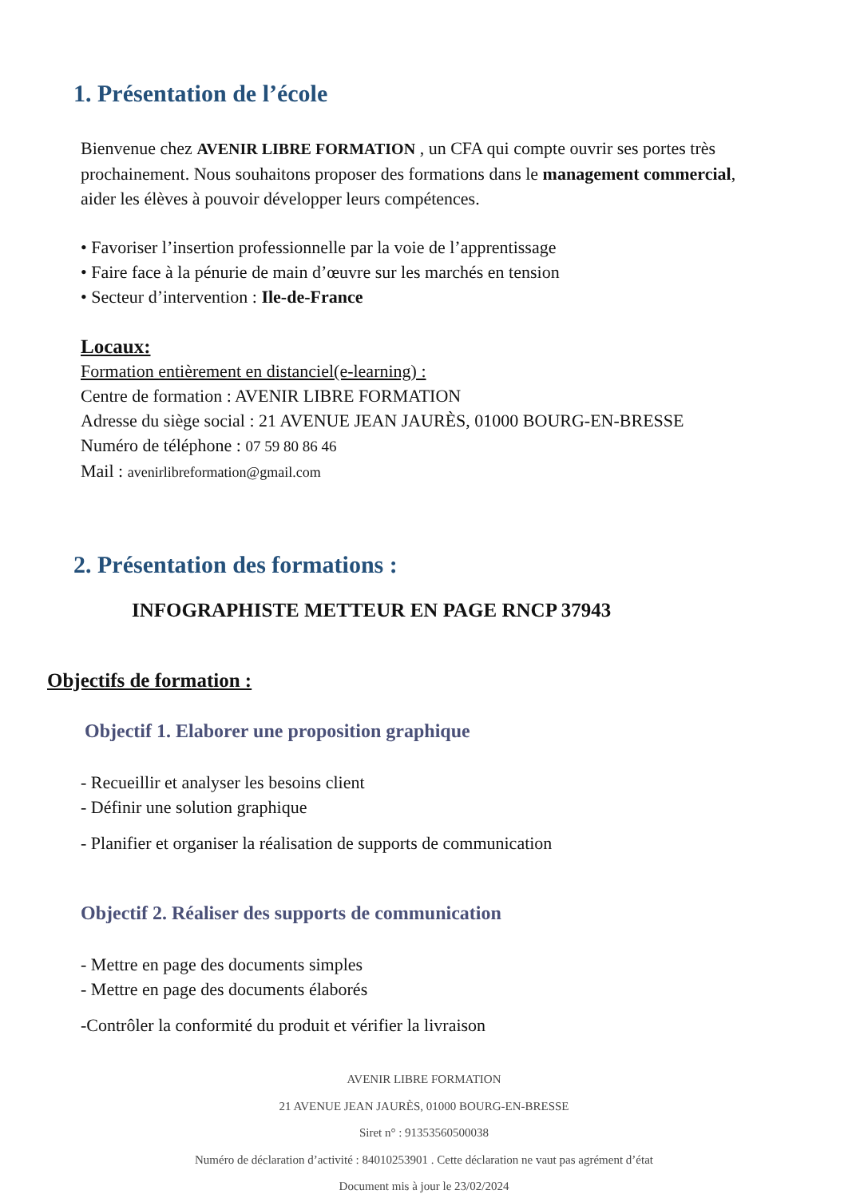1. Présentation de l’école
Bienvenue chez AVENIR LIBRE FORMATION , un CFA qui compte ouvrir ses portes très prochainement. Nous souhaitons proposer des formations dans le management commercial, aider les élèves à pouvoir développer leurs compétences.
• Favoriser l’insertion professionnelle par la voie de l’apprentissage
• Faire face à la pénurie de main d’œuvre sur les marchés en tension
• Secteur d’intervention : Ile-de-France
Locaux:
Formation entièrement en distanciel(e-learning) :
Centre de formation : AVENIR LIBRE FORMATION
Adresse du siège social : 21 AVENUE JEAN JAURÈS, 01000 BOURG-EN-BRESSE
Numéro de téléphone : 07 59 80 86 46
Mail : avenirlibreformation@gmail.com
2. Présentation des formations :
INFOGRAPHISTE METTEUR EN PAGE RNCP 37943
Objectifs de formation :
Objectif 1. Elaborer une proposition graphique
- Recueillir et analyser les besoins client
- Définir une solution graphique
- Planifier et organiser la réalisation de supports de communication
Objectif 2. Réaliser des supports de communication
- Mettre en page des documents simples
- Mettre en page des documents élaborés
-Contrôler la conformité du produit et vérifier la livraison
AVENIR LIBRE FORMATION
21 AVENUE JEAN JAURÈS, 01000 BOURG-EN-BRESSE
Siret n° : 91353560500038
Numéro de déclaration d’activité : 84010253901 . Cette déclaration ne vaut pas agrément d’état
Document mis à jour le 23/02/2024